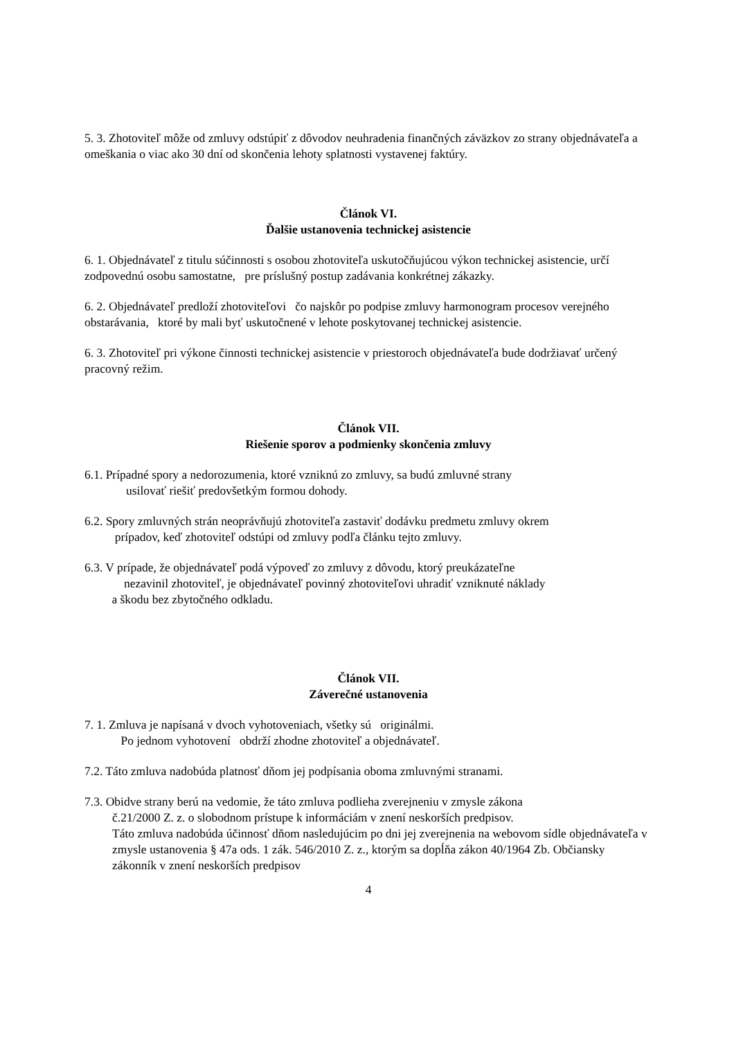5. 3. Zhotoviteľ môže od zmluvy odstúpiť z dôvodov neuhradenia finančných záväzkov zo strany objednávateľa a omeškania o viac ako 30 dní od skončenia lehoty splatnosti vystavenej faktúry.
Článok VI.
Ďalšie ustanovenia technickej asistencie
6. 1. Objednávateľ z titulu súčinnosti s osobou zhotoviteľa uskutočňujúcou výkon technickej asistencie, určí zodpovednú osobu samostatne, pre príslušný postup zadávania konkrétnej zákazky.
6. 2. Objednávateľ predloží zhotoviteľovi čo najskôr po podpise zmluvy harmonogram procesov verejného obstarávania, ktoré by mali byť uskutočnené v lehote poskytovanej technickej asistencie.
6. 3. Zhotoviteľ pri výkone činnosti technickej asistencie v priestoroch objednávateľa bude dodržiavať určený pracovný režim.
Článok VII.
Riešenie sporov a podmienky skončenia zmluvy
6.1. Prípadné spory a nedorozumenia, ktoré vzniknú zo zmluvy, sa budú zmluvné strany
usilovať riešiť predovšetkým formou dohody.
6.2. Spory zmluvných strán neoprávňujú zhotoviteľa zastaviť dodávku predmetu zmluvy okrem
prípadov, keď zhotoviteľ odstúpi od zmluvy podľa článku tejto zmluvy.
6.3. V prípade, že objednávateľ podá výpoveď zo zmluvy z dôvodu, ktorý preukázateľne
nezavinil zhotoviteľ, je objednávateľ povinný zhotoviteľovi uhradiť vzniknuté náklady
a škodu bez zbytočného odkladu.
Článok VII.
Záverečné ustanovenia
7. 1. Zmluva je napísaná v dvoch vyhotoveniach, všetky sú originálmi.
Po jednom vyhotovení obdrží zhodne zhotoviteľ a objednávateľ.
7.2. Táto zmluva nadobúda platnosť dňom jej podpísania oboma zmluvnými stranami.
7.3. Obidve strany berú na vedomie, že táto zmluva podlieha zverejneniu v zmysle zákona
č.21/2000 Z. z. o slobodnom prístupe k informáciám v znení neskorších predpisov.
Táto zmluva nadobúda účinnosť dňom nasledujúcim po dni jej zverejnenia na webovom sídle objednávateľa v zmysle ustanovenia § 47a ods. 1 zák. 546/2010 Z. z., ktorým sa dopĺňa zákon 40/1964 Zb. Občiansky zákonník v znení neskorších predpisov
4